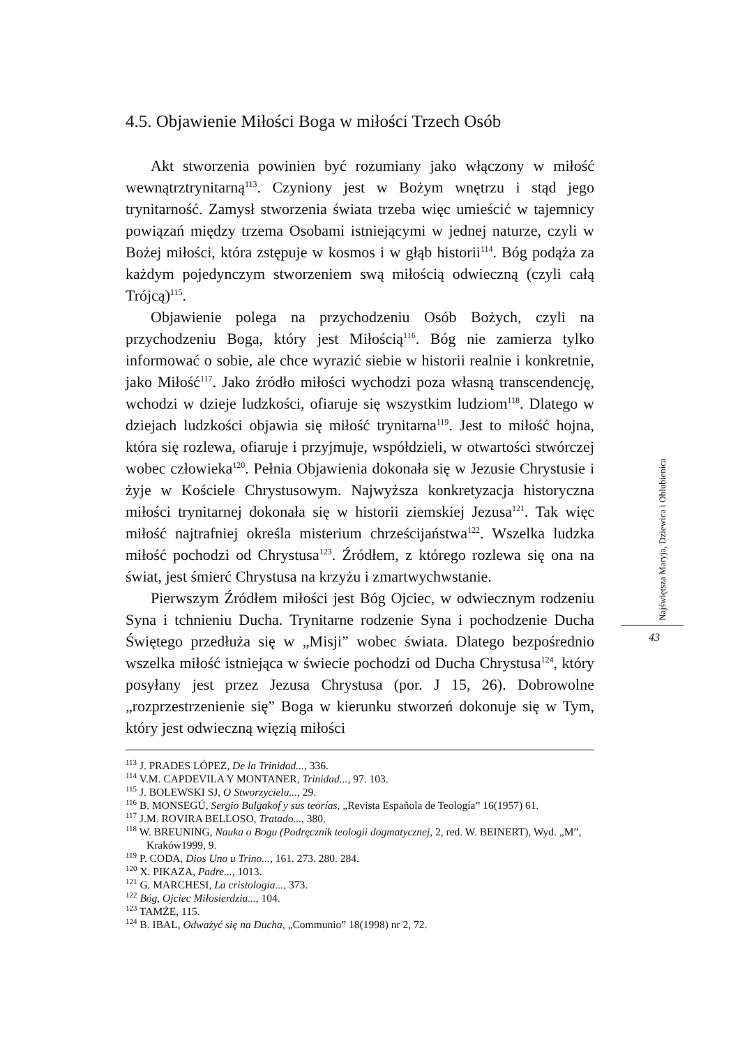4.5. Objawienie Miłości Boga w miłości Trzech Osób
Akt stworzenia powinien być rozumiany jako włączony w miłość wewnątrztrynitarną<sup>113</sup>. Czyniony jest w Bożym wnętrzu i stąd jego trynitarność. Zamysł stworzenia świata trzeba więc umieścić w tajemnicy powiązań między trzema Osobami istniejącymi w jednej naturze, czyli w Bożej miłości, która zstępuje w kosmos i w głąb historii<sup>114</sup>. Bóg podąża za każdym pojedynczym stworzeniem swą miłością odwieczną (czyli całą Trójcą)<sup>115</sup>.
Objawienie polega na przychodzeniu Osób Bożych, czyli na przychodzeniu Boga, który jest Miłością<sup>116</sup>. Bóg nie zamierza tylko informować o sobie, ale chce wyrazić siebie w historii realnie i konkretnie, jako Miłość<sup>117</sup>. Jako źródło miłości wychodzi poza własną transcendencję, wchodzi w dzieje ludzkości, ofiaruje się wszystkim ludziom<sup>118</sup>. Dlatego w dziejach ludzkości objawia się miłość trynitarna<sup>119</sup>. Jest to miłość hojna, która się rozlewa, ofiaruje i przyjmuje, współdzieli, w otwartości stwórczej wobec człowieka<sup>120</sup>. Pełnia Objawienia dokonała się w Jezusie Chrystusie i żyje w Kościele Chrystusowym. Najwyższa konkretyzacja historyczna miłości trynitarnej dokonała się w historii ziemskiej Jezusa<sup>121</sup>. Tak więc miłość najtrafniej określa misterium chrześcijaństwa<sup>122</sup>. Wszelka ludzka miłość pochodzi od Chrystusa<sup>123</sup>. Źródłem, z którego rozlewa się ona na świat, jest śmierć Chrystusa na krzyżu i zmartwychwstanie.
Pierwszym Źródłem miłości jest Bóg Ojciec, w odwiecznym rodzeniu Syna i tchnieniu Ducha. Trynitarne rodzenie Syna i pochodzenie Ducha Świętego przedłuża się w „Misji” wobec świata. Dlatego bezpośrednio wszelka miłość istniejąca w świecie pochodzi od Ducha Chrystusa<sup>124</sup>, który posyłany jest przez Jezusa Chrystusa (por. J 15, 26). Dobrowolne „rozprzestrzenienie się” Boga w kierunku stworzeń dokonuje się w Tym, który jest odwieczną więzią miłości
<sup>113</sup> J. PRADES LÓPEZ, De la Trinidad..., 336.
<sup>114</sup> V.M. CAPDEVILA Y MONTANER, Trinidad..., 97. 103.
<sup>115</sup> J. BOLEWSKI SJ, O Stworzycielu..., 29.
<sup>116</sup> B. MONSEGÚ, Sergio Bulgakof y sus teorías, „Revista Española de Teología” 16(1957) 61.
<sup>117</sup> J.M. ROVIRA BELLOSO, Tratado..., 380.
<sup>118</sup> W. BREUNING, Nauka o Bogu (Podręcznik teologii dogmatycznej, 2, red. W. BEINERT), Wyd. „M”, Kraków1999, 9.
<sup>119</sup> P. CODA, Dios Uno u Trino..., 161. 273. 280. 284.
<sup>120</sup> X. PIKAZA, Padre..., 1013.
<sup>121</sup> G. MARCHESI, La cristologia..., 373.
<sup>122</sup> Bóg, Ojciec Miłosierdzia..., 104.
<sup>123</sup> TAMŻE, 115.
<sup>124</sup> B. IBAL, Odważyć się na Ducha, „Communio” 18(1998) nr 2, 72.
Najświętsza Maryja, Dziewica i Oblubienica
43